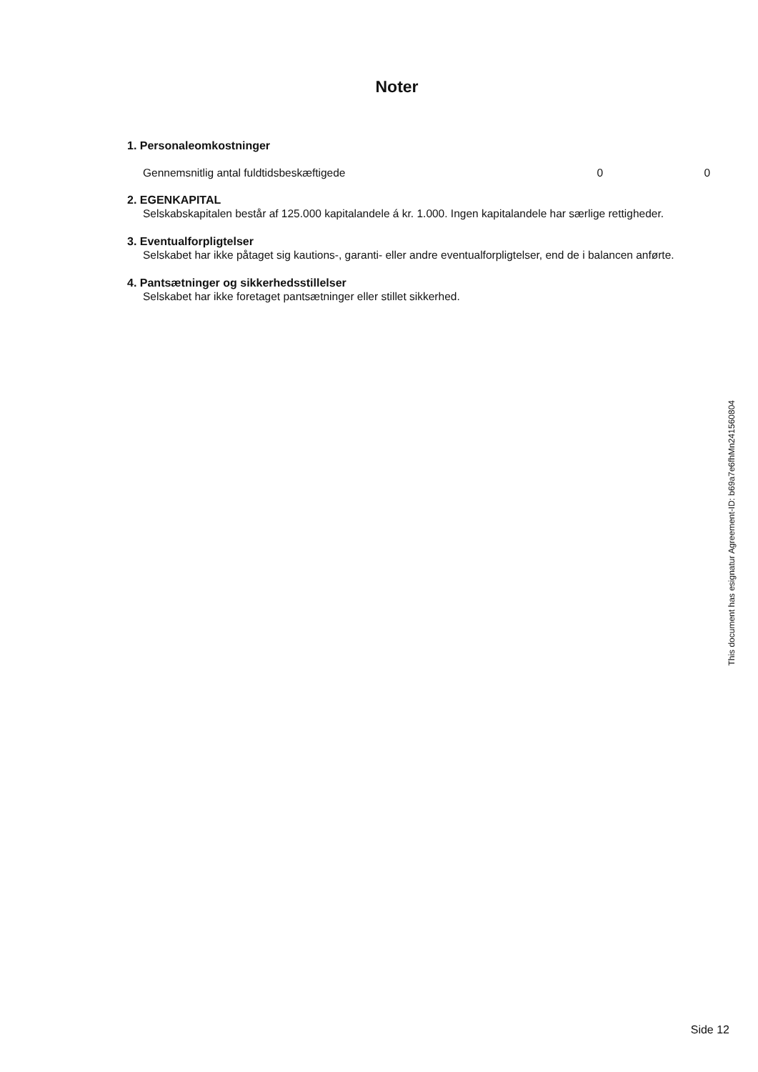Noter
1. Personaleomkostninger
| Gennemsnitlig antal fuldtidsbeskæftigede | 0 | 0 |
2. EGENKAPITAL
Selskabskapitalen består af 125.000 kapitalandele á kr. 1.000. Ingen kapitalandele har særlige rettigheder.
3. Eventualforpligtelser
Selskabet har ikke påtaget sig kautions-, garanti- eller andre eventualforpligtelser, end de i balancen anførte.
4. Pantsætninger og sikkerhedsstillelser
Selskabet har ikke foretaget pantsætninger eller stillet sikkerhed.
This document has esignatur Agreement-ID: b69a7e6fhMn241560804
Side 12